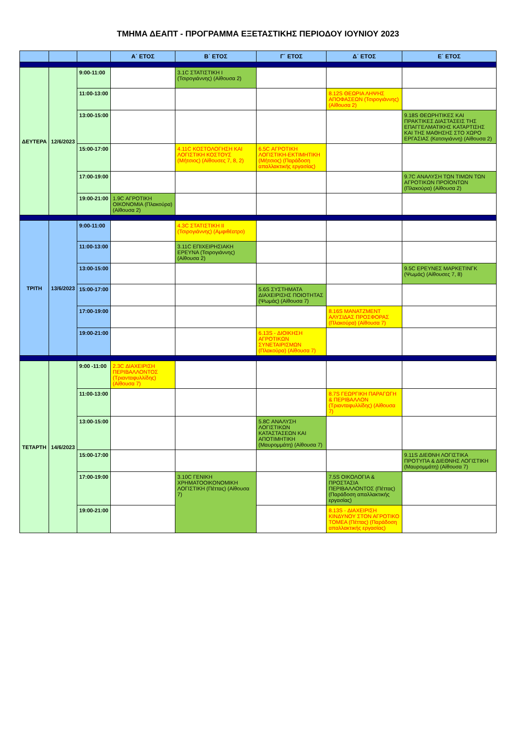ΤΜΗΜΑ ΔΕΑΠΤ - ΠΡΟΓΡΑΜΜΑ ΕΞΕΤΑΣΤΙΚΗΣ ΠΕΡΙΟΔΟΥ ΙΟΥΝΙΟΥ 2023
| | | | Α΄ ΕΤΟΣ | Β΄ ΕΤΟΣ | Γ΄ ΕΤΟΣ | Δ΄ ΕΤΟΣ | Ε΄ ΕΤΟΣ |
| --- | --- | --- | --- | --- | --- | --- | --- |
| ΔΕΥΤΕΡΑ | 12/6/2023 | 9:00-11:00 | | 3.1C ΣΤΑΤΙΣΤΙΚΗ Ι (Τσιρογιάννης) (Αίθουσα 2) | | | |
| | | 11:00-13:00 | | | | 8.12S ΘΕΩΡΙΑ ΛΗΨΗΣ ΑΠΟΦΑΣΕΩΝ (Τσιρογιάννης) (Αίθουσα 2) | |
| | | 13:00-15:00 | | | | | 9.18S ΘΕΩΡΗΤΙΚΕΣ ΚΑΙ ΠΡΑΚΤΙΚΕΣ ΔΙΑΣΤΑΣΕΙΣ ΤΗΣ ΕΠΑΓΓΕΛΜΑΤΙΚΗΣ ΚΑΤΑΡΤΙΣΗΣ ΚΑΙ ΤΗΣ ΜΑΘΗΣΗΣ ΣΤΟ ΧΩΡΟ ΕΡΓΑΣΙΑΣ (Κατσιγιάννη) (Αίθουσα 2) |
| | | 15:00-17:00 | | 4.11C ΚΟΣΤΟΛΟΓΗΣΗ ΚΑΙ ΛΟΓΙΣΤΙΚΗ ΚΟΣΤΟΥΣ (Μήτσιος) (Αίθουσες 7, 8, 2) | 6.5C ΑΓΡΟΤΙΚΗ ΛΟΓΙΣΤΙΚΗ-ΕΚΤΙΜΗΤΙΚΗ (Μήτσιος) (Παράδοση απαλλακτικής εργασίας) | | |
| | | 17:00-19:00 | | | | | 9.7C ΑΝΑΛΥΣΗ ΤΩΝ ΤΙΜΩΝ ΤΩΝ ΑΓΡΟΤΙΚΩΝ ΠΡΟΪΟΝΤΩΝ (Πλακούρα) (Αίθουσα 2) |
| | | 19:00-21:00 | 1.9C ΑΓΡΟΤΙΚΗ ΟΙΚΟΝΟΜΙΑ (Πλακούρα) (Αίθουσα 2) | | | | |
| ΤΡΙΤΗ | 13/6/2023 | 9:00-11:00 | | 4.3C ΣΤΑΤΙΣΤΙΚΗ ΙΙ (Τσιρογιάννης) (Αμφιθέατρο) | | | |
| | | 11:00-13:00 | | 3.11C ΕΠΙΧΕΙΡΗΣΙΑΚΗ ΕΡΕΥΝΑ (Τσιρογιάννης) (Αίθουσα 2) | | | |
| | | 13:00-15:00 | | | | | 9.5C ΕΡΕΥΝΕΣ ΜΑΡΚΕΤΙΝΓΚ (Ψωμάς) (Αίθουσες 7, 8) |
| | | 15:00-17:00 | | | 5.6S ΣΥΣΤΗΜΑΤΑ ΔΙΑΧΕΙΡΙΣΗΣ ΠΟΙΟΤΗΤΑΣ (Ψωμάς) (Αίθουσα 7) | | |
| | | 17:00-19:00 | | | | 8.16S ΜΑΝΑΤΖΜΕΝΤ ΑΛΥΣΙΔΑΣ ΠΡΟΣΦΟΡΑΣ (Πλακούρα) (Αίθουσα 7) | |
| | | 19:00-21:00 | | | 6.13S - ΔΙΟΙΚΗΣΗ ΑΓΡΟΤΙΚΩΝ ΣΥΝΕΤΑΙΡΙΣΜΩΝ (Πλακούρα) (Αίθουσα 7) | | |
| ΤΕΤΑΡΤΗ | 14/6/2023 | 9:00 -11:00 | 2.3C ΔΙΑΧΕΙΡΙΣΗ ΠΕΡΙΒΑΛΛΟΝΤΟΣ (Τριανταφυλλίδης) (Αίθουσα 7) | | | | |
| | | 11:00-13:00 | | | | 8.7S ΓΕΩΡΓΙΚΗ ΠΑΡΑΓΩΓΗ & ΠΕΡΙΒΑΛΛΟΝ (Τριανταφυλλίδης) (Αίθουσα 7) | |
| | | 13:00-15:00 | | | 5.8C ΑΝΑΛΥΣΗ ΛΟΓΙΣΤΙΚΩΝ ΚΑΤΑΣΤΑΣΕΩΝ ΚΑΙ ΑΠΟΤΙΜΗΤΙΚΗ (Μαυρομμάτη) (Αίθουσα 7) | | |
| | | 15:00-17:00 | | | | | 9.11S ΔΙΕΘΝΗ ΛΟΓΙΣΤΙΚΑ ΠΡΟΤΥΠΑ & ΔΙΕΘΝΗΣ ΛΟΓΙΣΤΙΚΗ (Μαυρομμάτη) (Αίθουσα 7) |
| | | 17:00-19:00 | | 3.10C ΓΕΝΙΚΗ ΧΡΗΜΑΤΟΟΙΚΟΝΟΜΙΚΗ ΛΟΓΙΣΤΙΚΗ (Πέττας) (Αίθουσα 7) | | 7.5S ΟΙΚΟΛΟΓΙΑ & ΠΡΟΣΤΑΣΙΑ ΠΕΡΙΒΑΛΛΟΝΤΟΣ (Πέττας) (Παράδοση απαλλακτικής εργασίας) | |
| | | 19:00-21:00 | | | | 8.13S - ΔΙΑΧΕΙΡΙΣΗ ΚΙΝΔΥΝΟΥ ΣΤΟΝ ΑΓΡΟΤΙΚΟ ΤΟΜΕΑ (Πέττας) (Παράδοση απαλλακτικής εργασίας) | |